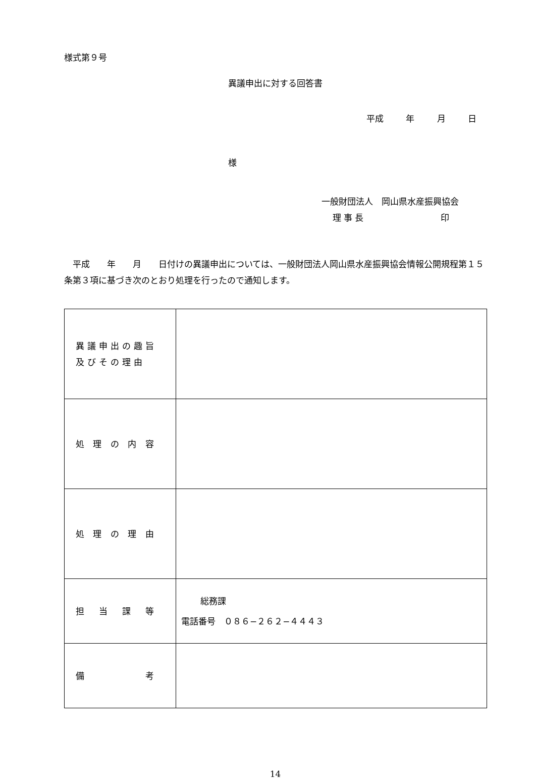様式第９号
異議申出に対する回答書
平成　 年　 月　 日
様
一般財団法人　岡山県水産振興協会
理 事 長　　　　　　　　　印
平成　　年　　月　　日付けの異議申出については、一般財団法人岡山県水産振興協会情報公開規程第１５条第３項に基づき次のとおり処理を行ったので通知します。
| 異議申出の趣旨 及びその理由 | |
| 処 理 の 内 容 | |
| 処 理 の 理 由 | |
| 担 当 課 等 | 総務課 電話番号 ０８６−２６２−４４４３ |
| 備 考 | |
14